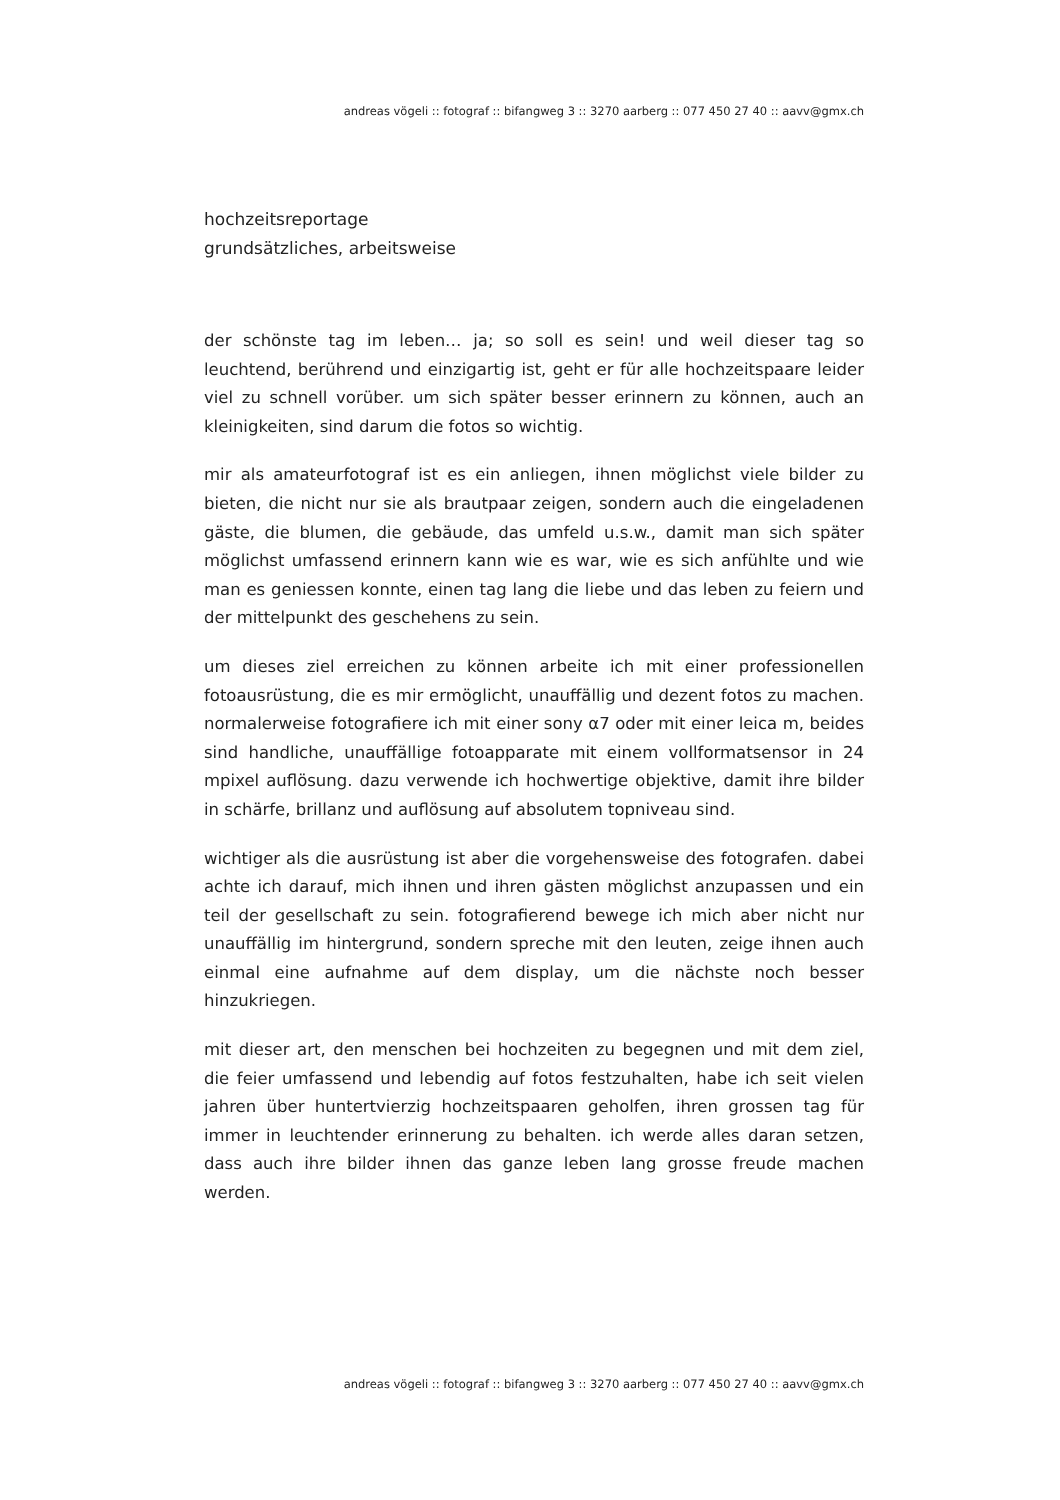andreas vögeli :: fotograf :: bifangweg 3 :: 3270 aarberg :: 077 450 27 40 :: aavv@gmx.ch
hochzeitsreportage
grundsätzliches, arbeitsweise
der schönste tag im leben… ja; so soll es sein! und weil dieser tag so leuchtend, berührend und einzigartig ist, geht er für alle hochzeitspaare leider viel zu schnell vorüber. um sich später besser erinnern zu können, auch an kleinigkeiten, sind darum die fotos so wichtig.
mir als amateurfotograf ist es ein anliegen, ihnen möglichst viele bilder zu bieten, die nicht nur sie als brautpaar zeigen, sondern auch die eingeladenen gäste, die blumen, die gebäude, das umfeld u.s.w., damit man sich später möglichst umfassend erinnern kann wie es war, wie es sich anfühlte und wie man es geniessen konnte, einen tag lang die liebe und das leben zu feiern und der mittelpunkt des geschehens zu sein.
um dieses ziel erreichen zu können arbeite ich mit einer professionellen fotoausrüstung, die es mir ermöglicht, unauffällig und dezent fotos zu machen. normalerweise fotografiere ich mit einer sony α7 oder mit einer leica m, beides sind handliche, unauffällige fotoapparate mit einem vollformatsensor in 24 mpixel auflösung. dazu verwende ich hochwertige objektive, damit ihre bilder in schärfe, brillanz und auflösung auf absolutem topniveau sind.
wichtiger als die ausrüstung ist aber die vorgehensweise des fotografen. dabei achte ich darauf, mich ihnen und ihren gästen möglichst anzupassen und ein teil der gesellschaft zu sein. fotografierend bewege ich mich aber nicht nur unauffällig im hintergrund, sondern spreche mit den leuten, zeige ihnen auch einmal eine aufnahme auf dem display, um die nächste noch besser hinzukriegen.
mit dieser art, den menschen bei hochzeiten zu begegnen und mit dem ziel, die feier umfassend und lebendig auf fotos festzuhalten, habe ich seit vielen jahren über huntertvierzig hochzeitspaaren geholfen, ihren grossen tag für immer in leuchtender erinnerung zu behalten. ich werde alles daran setzen, dass auch ihre bilder ihnen das ganze leben lang grosse freude machen werden.
andreas vögeli :: fotograf :: bifangweg 3 :: 3270 aarberg :: 077 450 27 40 :: aavv@gmx.ch